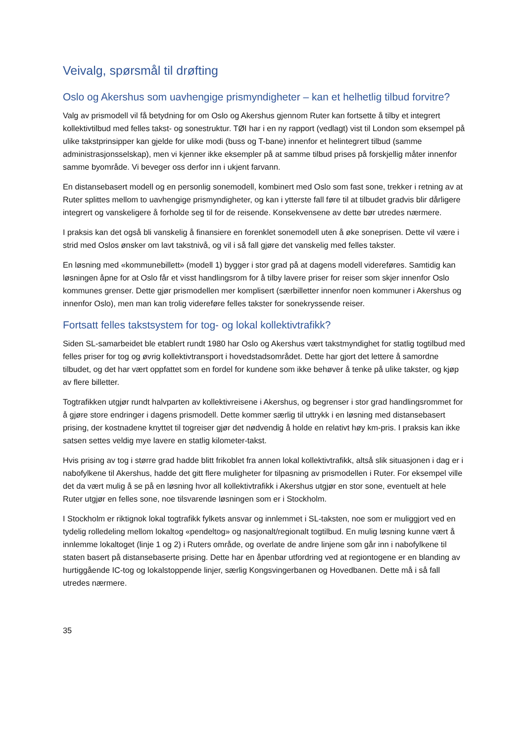Veivalg, spørsmål til drøfting
Oslo og Akershus som uavhengige prismyndigheter – kan et helhetlig tilbud forvitre?
Valg av prismodell vil få betydning for om Oslo og Akershus gjennom Ruter kan fortsette å tilby et integrert kollektivtilbud med felles takst- og sonestruktur. TØI har i en ny rapport (vedlagt) vist til London som eksempel på ulike takstprinsipper kan gjelde for ulike modi (buss og T-bane) innenfor et helintegrert tilbud (samme administrasjonsselskap), men vi kjenner ikke eksempler på at samme tilbud prises på forskjellig måter innenfor samme byområde. Vi beveger oss derfor inn i ukjent farvann.
En distansebasert modell og en personlig sonemodell, kombinert med Oslo som fast sone, trekker i retning av at Ruter splittes mellom to uavhengige prismyndigheter, og kan i ytterste fall føre til at tilbudet gradvis blir dårligere integrert og vanskeligere å forholde seg til for de reisende. Konsekvensene av dette bør utredes nærmere.
I praksis kan det også bli vanskelig å finansiere en forenklet sonemodell uten å øke soneprisen. Dette vil være i strid med Oslos ønsker om lavt takstnivå, og vil i så fall gjøre det vanskelig med felles takster.
En løsning med «kommunebillett» (modell 1) bygger i stor grad på at dagens modell videreføres. Samtidig kan løsningen åpne for at Oslo får et visst handlingsrom for å tilby lavere priser for reiser som skjer innenfor Oslo kommunes grenser. Dette gjør prismodellen mer komplisert (særbilletter innenfor noen kommuner i Akershus og innenfor Oslo), men man kan trolig videreføre felles takster for sonekryssende reiser.
Fortsatt felles takstsystem for tog- og lokal kollektivtrafikk?
Siden SL-samarbeidet ble etablert rundt 1980 har Oslo og Akershus vært takstmyndighet for statlig togtilbud med felles priser for tog og øvrig kollektivtransport i hovedstadsområdet. Dette har gjort det lettere å samordne tilbudet, og det har vært oppfattet som en fordel for kundene som ikke behøver å tenke på ulike takster, og kjøp av flere billetter.
Togtrafikken utgjør rundt halvparten av kollektivreisene i Akershus, og begrenser i stor grad handlingsrommet for å gjøre store endringer i dagens prismodell. Dette kommer særlig til uttrykk i en løsning med distansebasert prising, der kostnadene knyttet til togreiser gjør det nødvendig å holde en relativt høy km-pris. I praksis kan ikke satsen settes veldig mye lavere en statlig kilometer-takst.
Hvis prising av tog i større grad hadde blitt frikoblet fra annen lokal kollektivtrafikk, altså slik situasjonen i dag er i nabofylkene til Akershus, hadde det gitt flere muligheter for tilpasning av prismodellen i Ruter. For eksempel ville det da vært mulig å se på en løsning hvor all kollektivtrafikk i Akershus utgjør en stor sone, eventuelt at hele Ruter utgjør en felles sone, noe tilsvarende løsningen som er i Stockholm.
I Stockholm er riktignok lokal togtrafikk fylkets ansvar og innlemmet i SL-taksten, noe som er muliggjort ved en tydelig rolledeling mellom lokaltog «pendeltog» og nasjonalt/regionalt togtilbud. En mulig løsning kunne vært å innlemme lokaltoget (linje 1 og 2) i Ruters område, og overlate de andre linjene som går inn i nabofylkene til staten basert på distansebaserte prising. Dette har en åpenbar utfordring ved at regiontogene er en blanding av hurtiggående IC-tog og lokalstoppende linjer, særlig Kongsvingerbanen og Hovedbanen. Dette må i så fall utredes nærmere.
35